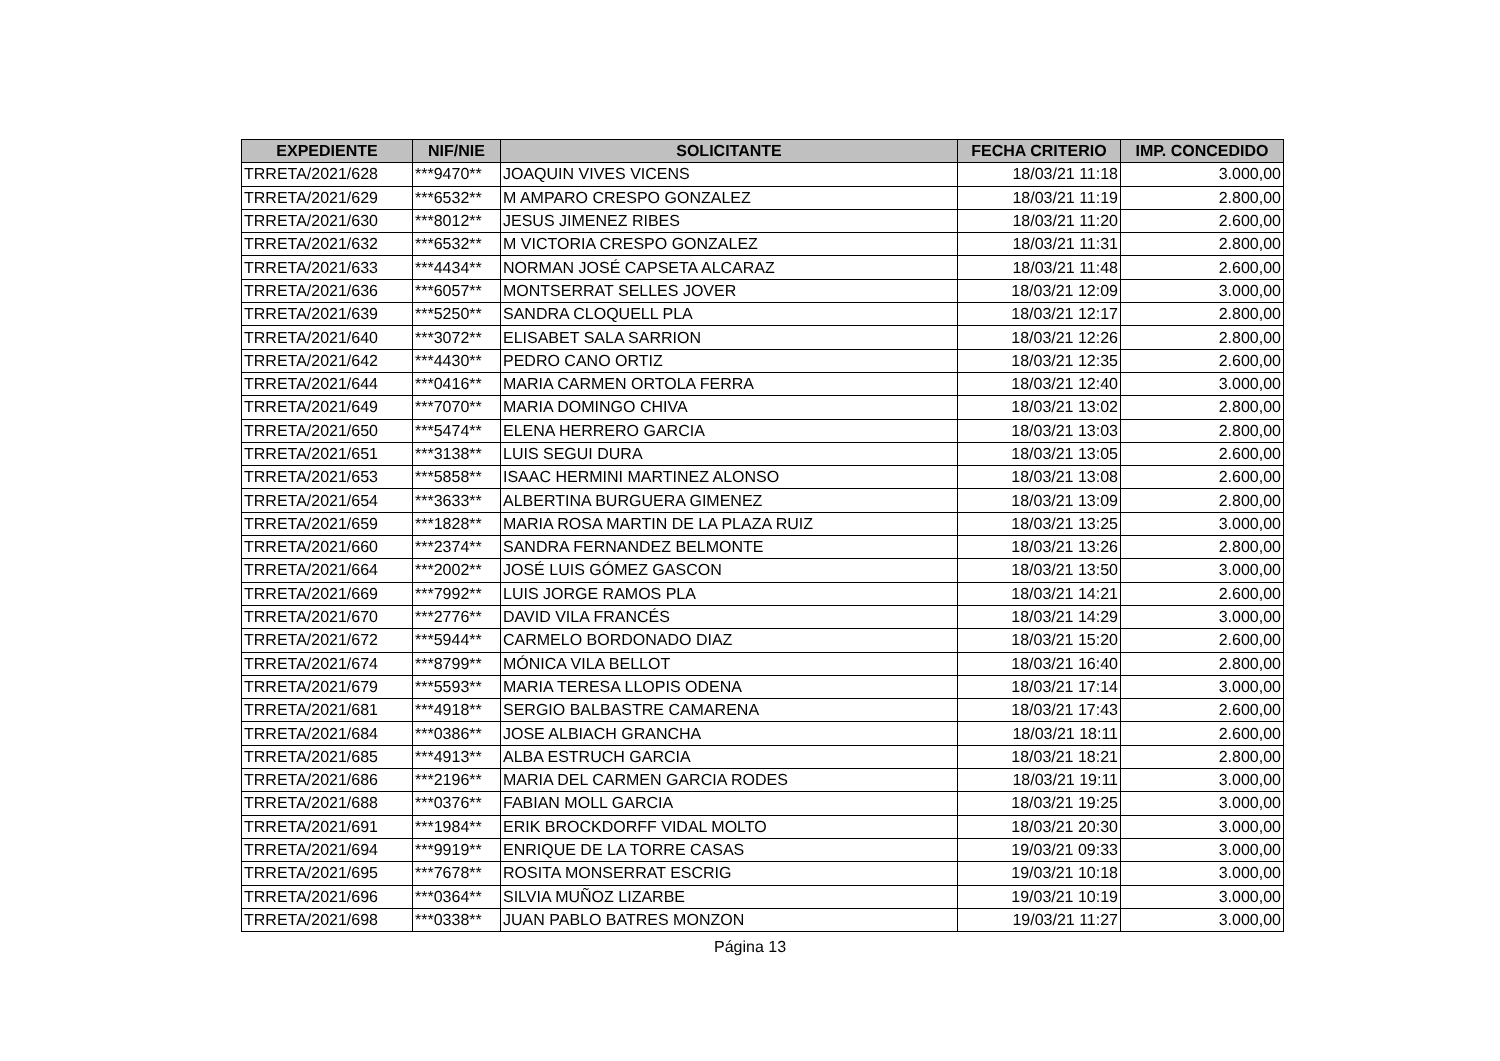| EXPEDIENTE | NIF/NIE | SOLICITANTE | FECHA CRITERIO | IMP. CONCEDIDO |
| --- | --- | --- | --- | --- |
| TRRETA/2021/628 | ***9470** | JOAQUIN VIVES VICENS | 18/03/21 11:18 | 3.000,00 |
| TRRETA/2021/629 | ***6532** | M AMPARO CRESPO GONZALEZ | 18/03/21 11:19 | 2.800,00 |
| TRRETA/2021/630 | ***8012** | JESUS JIMENEZ RIBES | 18/03/21 11:20 | 2.600,00 |
| TRRETA/2021/632 | ***6532** | M VICTORIA CRESPO GONZALEZ | 18/03/21 11:31 | 2.800,00 |
| TRRETA/2021/633 | ***4434** | NORMAN JOSÉ CAPSETA ALCARAZ | 18/03/21 11:48 | 2.600,00 |
| TRRETA/2021/636 | ***6057** | MONTSERRAT SELLES JOVER | 18/03/21 12:09 | 3.000,00 |
| TRRETA/2021/639 | ***5250** | SANDRA CLOQUELL PLA | 18/03/21 12:17 | 2.800,00 |
| TRRETA/2021/640 | ***3072** | ELISABET SALA SARRION | 18/03/21 12:26 | 2.800,00 |
| TRRETA/2021/642 | ***4430** | PEDRO CANO ORTIZ | 18/03/21 12:35 | 2.600,00 |
| TRRETA/2021/644 | ***0416** | MARIA CARMEN ORTOLA FERRA | 18/03/21 12:40 | 3.000,00 |
| TRRETA/2021/649 | ***7070** | MARIA DOMINGO CHIVA | 18/03/21 13:02 | 2.800,00 |
| TRRETA/2021/650 | ***5474** | ELENA HERRERO GARCIA | 18/03/21 13:03 | 2.800,00 |
| TRRETA/2021/651 | ***3138** | LUIS SEGUI DURA | 18/03/21 13:05 | 2.600,00 |
| TRRETA/2021/653 | ***5858** | ISAAC HERMINI MARTINEZ ALONSO | 18/03/21 13:08 | 2.600,00 |
| TRRETA/2021/654 | ***3633** | ALBERTINA BURGUERA GIMENEZ | 18/03/21 13:09 | 2.800,00 |
| TRRETA/2021/659 | ***1828** | MARIA ROSA MARTIN DE LA PLAZA RUIZ | 18/03/21 13:25 | 3.000,00 |
| TRRETA/2021/660 | ***2374** | SANDRA FERNANDEZ BELMONTE | 18/03/21 13:26 | 2.800,00 |
| TRRETA/2021/664 | ***2002** | JOSÉ LUIS GÓMEZ GASCON | 18/03/21 13:50 | 3.000,00 |
| TRRETA/2021/669 | ***7992** | LUIS JORGE RAMOS PLA | 18/03/21 14:21 | 2.600,00 |
| TRRETA/2021/670 | ***2776** | DAVID VILA FRANCÉS | 18/03/21 14:29 | 3.000,00 |
| TRRETA/2021/672 | ***5944** | CARMELO BORDONADO DIAZ | 18/03/21 15:20 | 2.600,00 |
| TRRETA/2021/674 | ***8799** | MÓNICA VILA BELLOT | 18/03/21 16:40 | 2.800,00 |
| TRRETA/2021/679 | ***5593** | MARIA TERESA LLOPIS ODENA | 18/03/21 17:14 | 3.000,00 |
| TRRETA/2021/681 | ***4918** | SERGIO BALBASTRE CAMARENA | 18/03/21 17:43 | 2.600,00 |
| TRRETA/2021/684 | ***0386** | JOSE ALBIACH GRANCHA | 18/03/21 18:11 | 2.600,00 |
| TRRETA/2021/685 | ***4913** | ALBA ESTRUCH GARCIA | 18/03/21 18:21 | 2.800,00 |
| TRRETA/2021/686 | ***2196** | MARIA DEL CARMEN GARCIA RODES | 18/03/21 19:11 | 3.000,00 |
| TRRETA/2021/688 | ***0376** | FABIAN MOLL GARCIA | 18/03/21 19:25 | 3.000,00 |
| TRRETA/2021/691 | ***1984** | ERIK BROCKDORFF VIDAL MOLTO | 18/03/21 20:30 | 3.000,00 |
| TRRETA/2021/694 | ***9919** | ENRIQUE DE LA TORRE CASAS | 19/03/21 09:33 | 3.000,00 |
| TRRETA/2021/695 | ***7678** | ROSITA MONSERRAT ESCRIG | 19/03/21 10:18 | 3.000,00 |
| TRRETA/2021/696 | ***0364** | SILVIA MUÑOZ LIZARBE | 19/03/21 10:19 | 3.000,00 |
| TRRETA/2021/698 | ***0338** | JUAN PABLO BATRES MONZON | 19/03/21 11:27 | 3.000,00 |
Página 13